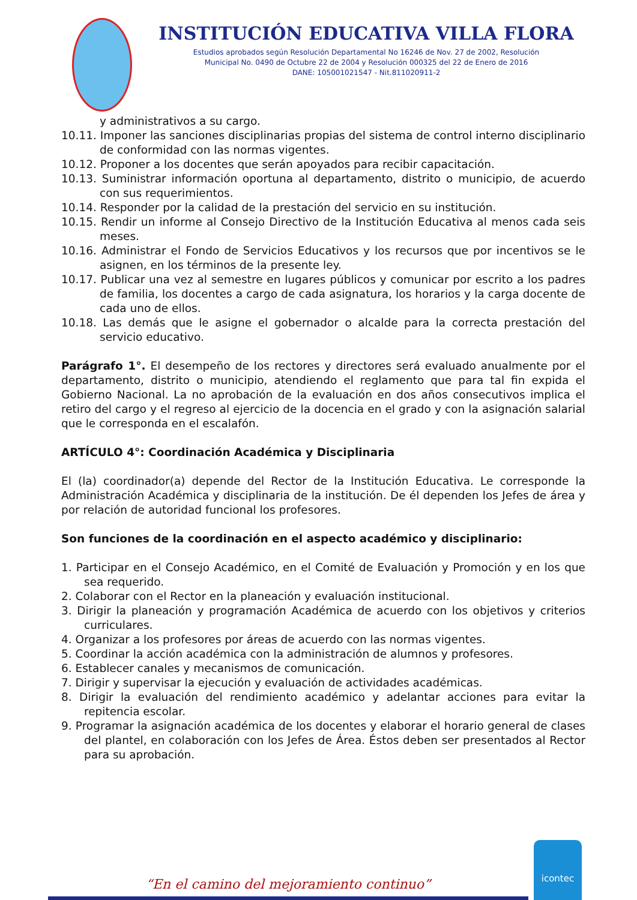INSTITUCIÓN EDUCATIVA VILLA FLORA
Estudios aprobados según Resolución Departamental No 16246 de Nov. 27 de 2002, Resolución
Municipal No. 0490 de Octubre 22 de 2004 y Resolución 000325 del 22 de Enero de 2016
DANE: 105001021547 - Nit.811020911-2
y administrativos a su cargo.
10.11. Imponer las sanciones disciplinarias propias del sistema de control interno disciplinario de conformidad con las normas vigentes.
10.12. Proponer a los docentes que serán apoyados para recibir capacitación.
10.13. Suministrar información oportuna al departamento, distrito o municipio, de acuerdo con sus requerimientos.
10.14. Responder por la calidad de la prestación del servicio en su institución.
10.15. Rendir un informe al Consejo Directivo de la Institución Educativa al menos cada seis meses.
10.16. Administrar el Fondo de Servicios Educativos y los recursos que por incentivos se le asignen, en los términos de la presente ley.
10.17. Publicar una vez al semestre en lugares públicos y comunicar por escrito a los padres de familia, los docentes a cargo de cada asignatura, los horarios y la carga docente de cada uno de ellos.
10.18. Las demás que le asigne el gobernador o alcalde para la correcta prestación del servicio educativo.
Parágrafo 1°. El desempeño de los rectores y directores será evaluado anualmente por el departamento, distrito o municipio, atendiendo el reglamento que para tal fin expida el Gobierno Nacional. La no aprobación de la evaluación en dos años consecutivos implica el retiro del cargo y el regreso al ejercicio de la docencia en el grado y con la asignación salarial que le corresponda en el escalafón.
ARTÍCULO 4°: Coordinación Académica y Disciplinaria
El (la) coordinador(a) depende del Rector de la Institución Educativa. Le corresponde la Administración Académica y disciplinaria de la institución. De él dependen los Jefes de área y por relación de autoridad funcional los profesores.
Son funciones de la coordinación en el aspecto académico y disciplinario:
1. Participar en el Consejo Académico, en el Comité de Evaluación y Promoción y en los que sea requerido.
2. Colaborar con el Rector en la planeación y evaluación institucional.
3. Dirigir la planeación y programación Académica de acuerdo con los objetivos y criterios curriculares.
4. Organizar a los profesores por áreas de acuerdo con las normas vigentes.
5. Coordinar la acción académica con la administración de alumnos y profesores.
6. Establecer canales y mecanismos de comunicación.
7. Dirigir y supervisar la ejecución y evaluación de actividades académicas.
8. Dirigir la evaluación del rendimiento académico y adelantar acciones para evitar la repitencia escolar.
9. Programar la asignación académica de los docentes y elaborar el horario general de clases del plantel, en colaboración con los Jefes de Área. Éstos deben ser presentados al Rector para su aprobación.
“En el camino del mejoramiento continuo” icontec